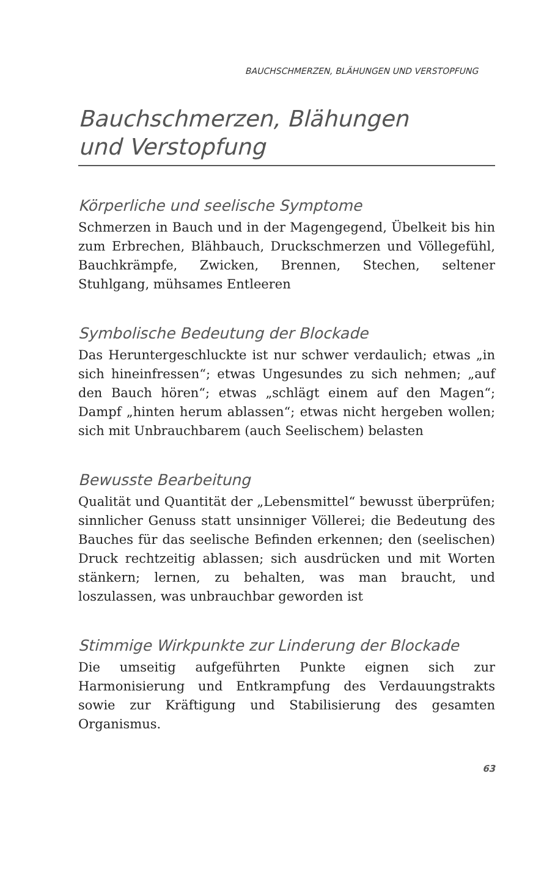BAUCHSCHMERZEN, BLÄHUNGEN UND VERSTOPFUNG
Bauchschmerzen, Blähungen
und Verstopfung
Körperliche und seelische Symptome
Schmerzen in Bauch und in der Magengegend, Übelkeit bis hin zum Erbrechen, Blähbauch, Druckschmerzen und Völlegefühl, Bauchkrämpfe, Zwicken, Brennen, Stechen, seltener Stuhlgang, mühsames Entleeren
Symbolische Bedeutung der Blockade
Das Heruntergeschluckte ist nur schwer verdaulich; etwas „in sich hineinfressen“; etwas Ungesundes zu sich nehmen; „auf den Bauch hören“; etwas „schlägt einem auf den Magen“; Dampf „hinten herum ablassen“; etwas nicht hergeben wollen; sich mit Unbrauchbarem (auch Seelischem) belasten
Bewusste Bearbeitung
Qualität und Quantität der „Lebensmittel“ bewusst überprüfen; sinnlicher Genuss statt unsinniger Völlerei; die Bedeutung des Bauches für das seelische Befinden erkennen; den (seelischen) Druck rechtzeitig ablassen; sich ausdrücken und mit Worten stänkern; lernen, zu behalten, was man braucht, und loszulassen, was unbrauchbar geworden ist
Stimmige Wirkpunkte zur Linderung der Blockade
Die umseitig aufgeführten Punkte eignen sich zur Harmonisierung und Entkrampfung des Verdauungstrakts sowie zur Kräftigung und Stabilisierung des gesamten Organismus.
63